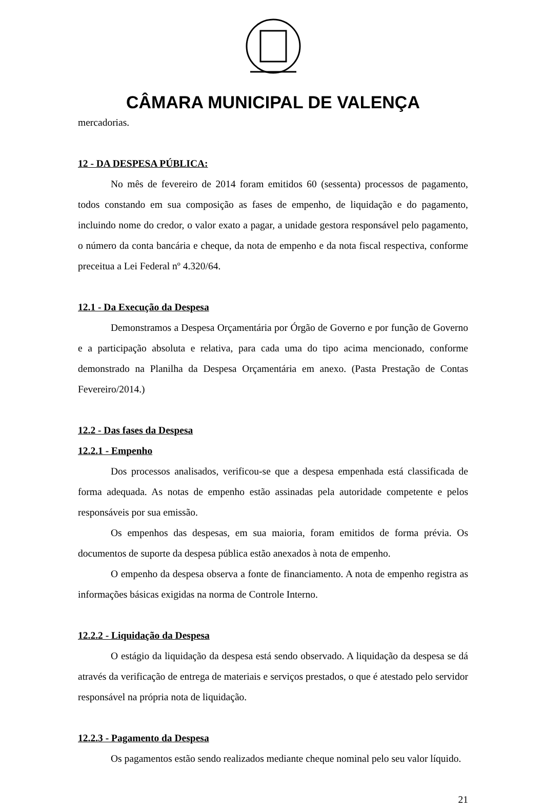CÂMARA MUNICIPAL DE VALENÇA
mercadorias.
12 - DA DESPESA PÚBLICA:
No mês de fevereiro de 2014 foram emitidos 60 (sessenta) processos de pagamento, todos constando em sua composição as fases de empenho, de liquidação e do pagamento, incluindo nome do credor, o valor exato a pagar, a unidade gestora responsável pelo pagamento, o número da conta bancária e cheque, da nota de empenho e da nota fiscal respectiva, conforme preceitua a Lei Federal nº 4.320/64.
12.1 - Da Execução da Despesa
Demonstramos a Despesa Orçamentária por Órgão de Governo e por função de Governo e a participação absoluta e relativa, para cada uma do tipo acima mencionado, conforme demonstrado na Planilha da Despesa Orçamentária em anexo. (Pasta Prestação de Contas Fevereiro/2014.)
12.2 - Das fases da Despesa
12.2.1 - Empenho
Dos processos analisados, verificou-se que a despesa empenhada está classificada de forma adequada. As notas de empenho estão assinadas pela autoridade competente e pelos responsáveis por sua emissão.
Os empenhos das despesas, em sua maioria, foram emitidos de forma prévia. Os documentos de suporte da despesa pública estão anexados à nota de empenho.
O empenho da despesa observa a fonte de financiamento. A nota de empenho registra as informações básicas exigidas na norma de Controle Interno.
12.2.2 - Liquidação da Despesa
O estágio da liquidação da despesa está sendo observado. A liquidação da despesa se dá através da verificação de entrega de materiais e serviços prestados, o que é atestado pelo servidor responsável na própria nota de liquidação.
12.2.3 - Pagamento da Despesa
Os pagamentos estão sendo realizados mediante cheque nominal pelo seu valor líquido.
21